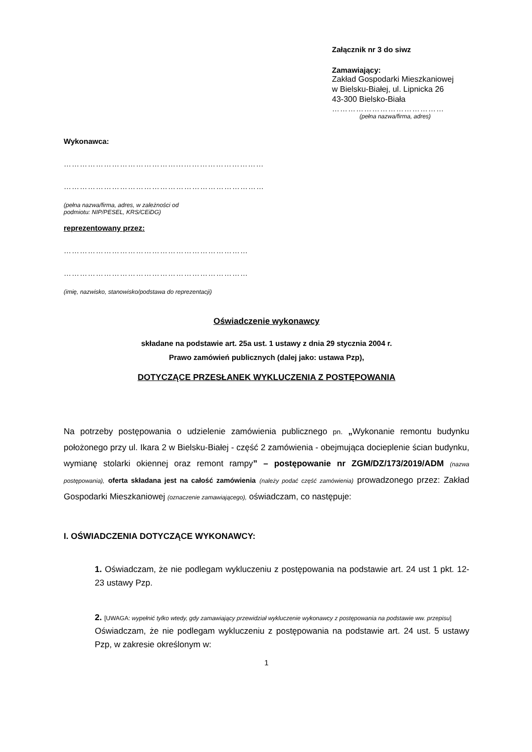Załącznik nr 3 do siwz
Zamawiający:
Zakład Gospodarki Mieszkaniowej
w Bielsku-Białej, ul. Lipnicka 26
43-300 Bielsko-Biała
……………………………………
(pełna nazwa/firma, adres)
Wykonawca:
……………………………………...…………………………
…………………………………………………………………
(pełna nazwa/firma, adres, w zależności od
podmiotu: NIP/PESEL, KRS/CEiDG)
reprezentowany przez:
……………………………………………………………
……………………………………………………………
(imię, nazwisko, stanowisko/podstawa do reprezentacji)
Oświadczenie wykonawcy
składane na podstawie art. 25a ust. 1 ustawy z dnia 29 stycznia 2004 r.
Prawo zamówień publicznych (dalej jako: ustawa Pzp),
DOTYCZĄCE PRZESŁANEK WYKLUCZENIA Z POSTĘPOWANIA
Na potrzeby postępowania o udzielenie zamówienia publicznego pn. „Wykonanie remontu budynku położonego przy ul. Ikara 2 w Bielsku-Białej - część 2 zamówienia - obejmująca docieplenie ścian budynku, wymianę stolarki okiennej oraz remont rampy” – postępowanie nr ZGM/DZ/173/2019/ADM (nazwa postępowania), oferta składana jest na całość zamówienia (należy podać część zamówienia) prowadzonego przez: Zakład Gospodarki Mieszkaniowej (oznaczenie zamawiającego), oświadczam, co następuje:
I. OŚWIADCZENIA DOTYCZĄCE WYKONAWCY:
1. Oświadczam, że nie podlegam wykluczeniu z postępowania na podstawie art. 24 ust 1 pkt. 12-23 ustawy Pzp.
2. [UWAGA: wypełnić tylko wtedy, gdy zamawiający przewidział wykluczenie wykonawcy z postępowania na podstawie ww. przepisu]
Oświadczam, że nie podlegam wykluczeniu z postępowania na podstawie art. 24 ust. 5 ustawy Pzp, w zakresie określonym w:
1